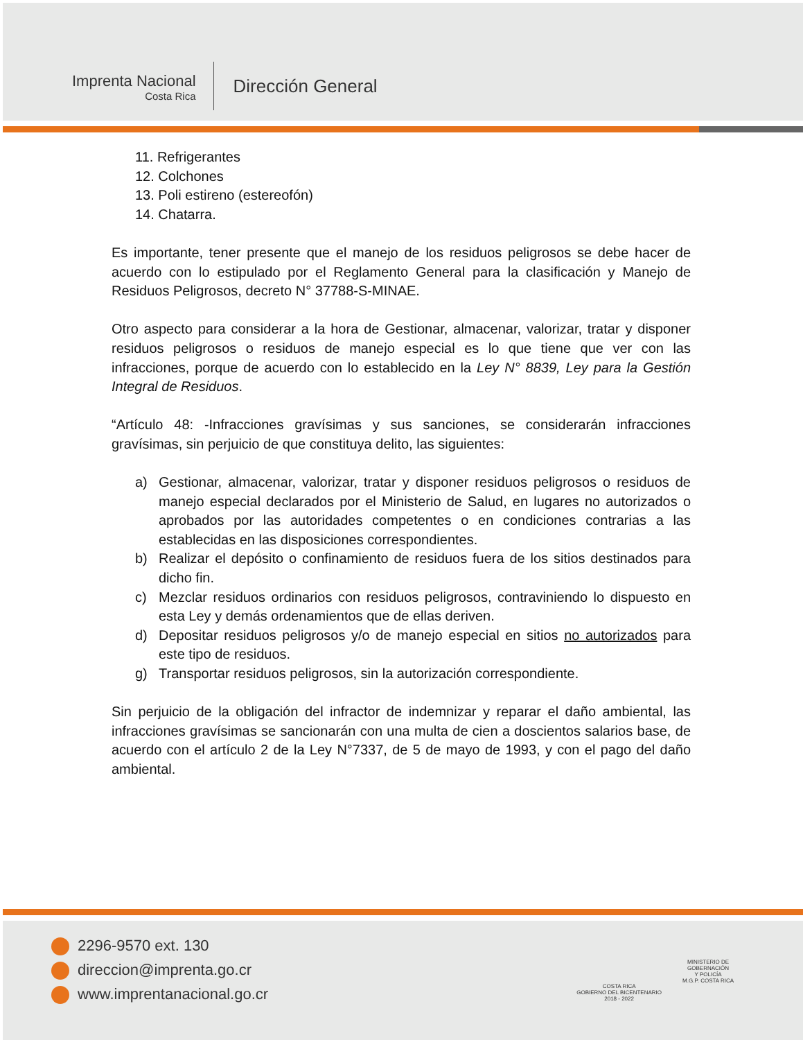Imprenta Nacional
Costa Rica
Dirección General
11. Refrigerantes
12. Colchones
13. Poli estireno (estereofón)
14. Chatarra.
Es importante, tener presente que el manejo de los residuos peligrosos se debe hacer de acuerdo con lo estipulado por el Reglamento General para la clasificación y Manejo de Residuos Peligrosos, decreto N° 37788-S-MINAE.
Otro aspecto para considerar a la hora de Gestionar, almacenar, valorizar, tratar y disponer residuos peligrosos o residuos de manejo especial es lo que tiene que ver con las infracciones, porque de acuerdo con lo establecido en la Ley N° 8839, Ley para la Gestión Integral de Residuos.
“Artículo 48: -Infracciones gravísimas y sus sanciones, se considerarán infracciones gravísimas, sin perjuicio de que constituya delito, las siguientes:
a) Gestionar, almacenar, valorizar, tratar y disponer residuos peligrosos o residuos de manejo especial declarados por el Ministerio de Salud, en lugares no autorizados o aprobados por las autoridades competentes o en condiciones contrarias a las establecidas en las disposiciones correspondientes.
b) Realizar el depósito o confinamiento de residuos fuera de los sitios destinados para dicho fin.
c) Mezclar residuos ordinarios con residuos peligrosos, contraviniendo lo dispuesto en esta Ley y demás ordenamientos que de ellas deriven.
d) Depositar residuos peligrosos y/o de manejo especial en sitios no autorizados para este tipo de residuos.
g) Transportar residuos peligrosos, sin la autorización correspondiente.
Sin perjuicio de la obligación del infractor de indemnizar y reparar el daño ambiental, las infracciones gravísimas se sancionarán con una multa de cien a doscientos salarios base, de acuerdo con el artículo 2 de la Ley N°7337, de 5 de mayo de 1993, y con el pago del daño ambiental.
2296-9570 ext. 130
direccion@imprenta.go.cr
www.imprentanacional.go.cr
COSTA RICA
GOBIERNO DEL BICENTENARIO
2018 - 2022
MINISTERIO DE
GOBERNACIÓN
Y POLICÍA
M.G.P. COSTA RICA